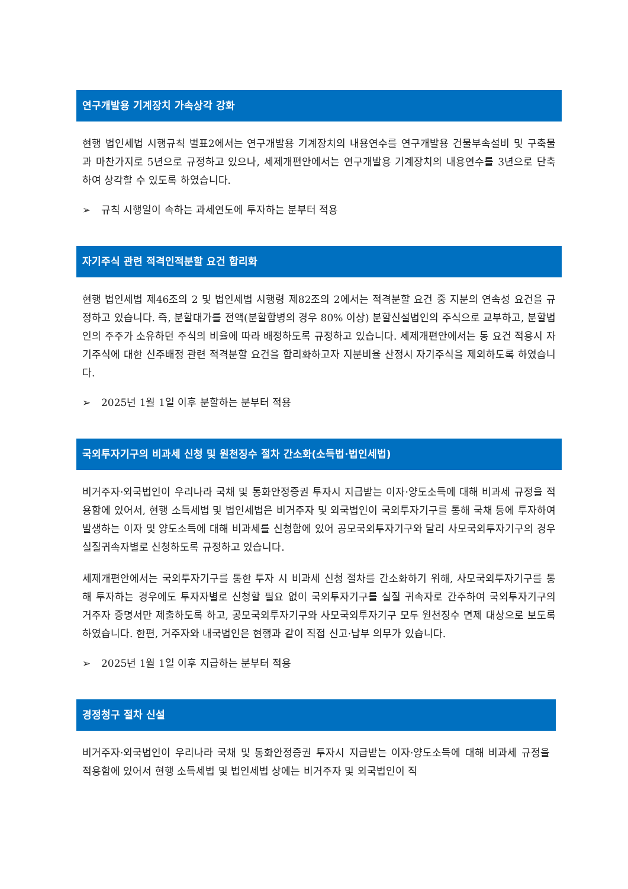연구개발용 기계장치 가속상각 강화
현행 법인세법 시행규칙 별표2에서는 연구개발용 기계장치의 내용연수를 연구개발용 건물부속설비 및 구축물과 마찬가지로 5년으로 규정하고 있으나, 세제개편안에서는 연구개발용 기계장치의 내용연수를 3년으로 단축하여 상각할 수 있도록 하였습니다.
➢ 규칙 시행일이 속하는 과세연도에 투자하는 분부터 적용
자기주식 관련 적격인적분할 요건 합리화
현행 법인세법 제46조의 2 및 법인세법 시행령 제82조의 2에서는 적격분할 요건 중 지분의 연속성 요건을 규정하고 있습니다. 즉, 분할대가를 전액(분할합병의 경우 80% 이상) 분할신설법인의 주식으로 교부하고, 분할법인의 주주가 소유하던 주식의 비율에 따라 배정하도록 규정하고 있습니다. 세제개편안에서는 동 요건 적용시 자기주식에 대한 신주배정 관련 적격분할 요건을 합리화하고자 지분비율 산정시 자기주식을 제외하도록 하였습니다.
➢ 2025년 1월 1일 이후 분할하는 분부터 적용
국외투자기구의 비과세 신청 및 원천징수 절차 간소화(소득법·법인세법)
비거주자·외국법인이 우리나라 국채 및 통화안정증권 투자시 지급받는 이자·양도소득에 대해 비과세 규정을 적용함에 있어서, 현행 소득세법 및 법인세법은 비거주자 및 외국법인이 국외투자기구를 통해 국채 등에 투자하여 발생하는 이자 및 양도소득에 대해 비과세를 신청함에 있어 공모국외투자기구와 달리 사모국외투자기구의 경우 실질귀속자별로 신청하도록 규정하고 있습니다.
세제개편안에서는 국외투자기구를 통한 투자 시 비과세 신청 절차를 간소화하기 위해, 사모국외투자기구를 통해 투자하는 경우에도 투자자별로 신청할 필요 없이 국외투자기구를 실질 귀속자로 간주하여 국외투자기구의 거주자 증명서만 제출하도록 하고, 공모국외투자기구와 사모국외투자기구 모두 원천징수 면제 대상으로 보도록 하였습니다. 한편, 거주자와 내국법인은 현행과 같이 직접 신고·납부 의무가 있습니다.
➢ 2025년 1월 1일 이후 지급하는 분부터 적용
경정청구 절차 신설
비거주자·외국법인이 우리나라 국채 및 통화안정증권 투자시 지급받는 이자·양도소득에 대해 비과세 규정을 적용함에 있어서 현행 소득세법 및 법인세법 상에는 비거주자 및 외국법인이 직